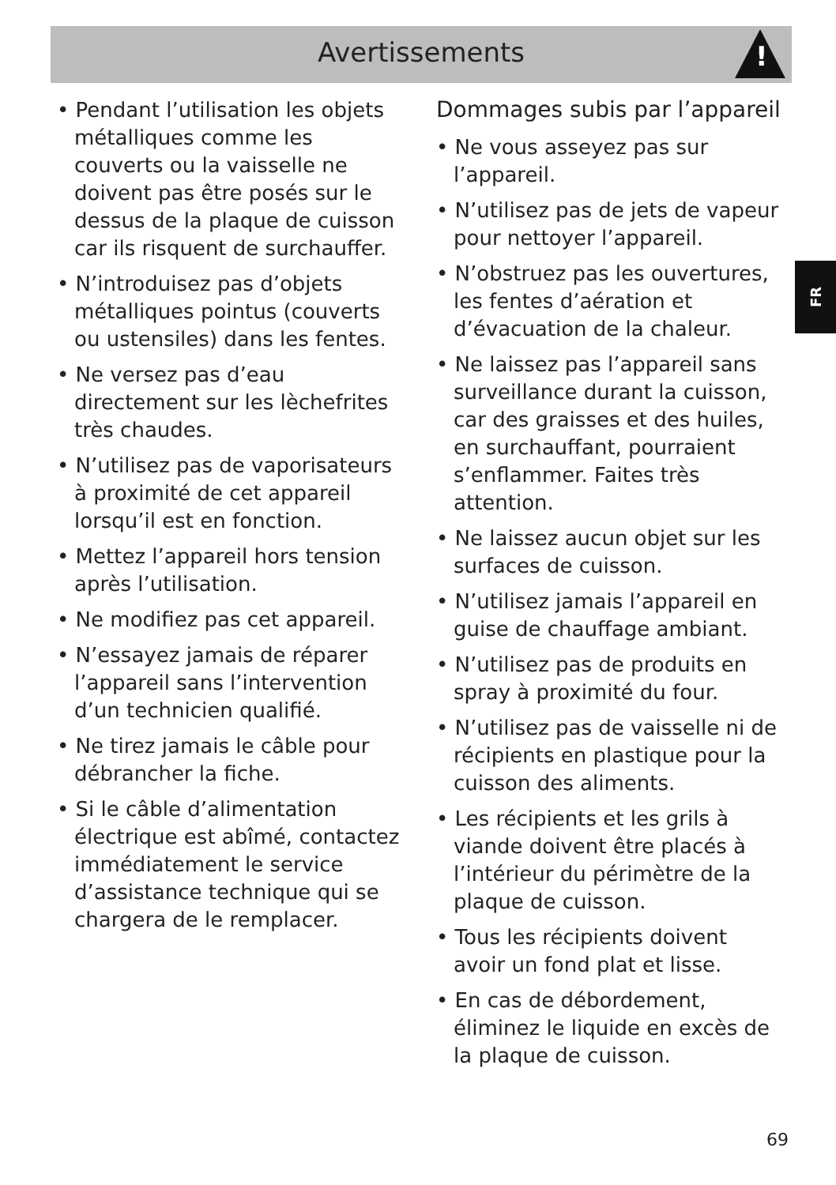Avertissements
!
• Pendant l’utilisation les objets métalliques comme les couverts ou la vaisselle ne doivent pas être posés sur le dessus de la plaque de cuisson car ils risquent de surchauffer.
• N’introduisez pas d’objets métalliques pointus (couverts ou ustensiles) dans les fentes.
• Ne versez pas d’eau directement sur les lèchefrites très chaudes.
• N’utilisez pas de vaporisateurs à proximité de cet appareil lorsqu’il est en fonction.
• Mettez l’appareil hors tension après l’utilisation.
• Ne modifiez pas cet appareil.
• N’essayez jamais de réparer l’appareil sans l’intervention d’un technicien qualifié.
• Ne tirez jamais le câble pour débrancher la fiche.
• Si le câble d’alimentation électrique est abîmé, contactez immédiatement le service d’assistance technique qui se chargera de le remplacer.
Dommages subis par l’appareil
• Ne vous asseyez pas sur l’appareil.
• N’utilisez pas de jets de vapeur pour nettoyer l’appareil.
• N’obstruez pas les ouvertures, les fentes d’aération et d’évacuation de la chaleur.
• Ne laissez pas l’appareil sans surveillance durant la cuisson, car des graisses et des huiles, en surchauffant, pourraient s’enflammer. Faites très attention.
• Ne laissez aucun objet sur les surfaces de cuisson.
• N’utilisez jamais l’appareil en guise de chauffage ambiant.
• N’utilisez pas de produits en spray à proximité du four.
• N’utilisez pas de vaisselle ni de récipients en plastique pour la cuisson des aliments.
• Les récipients et les grils à viande doivent être placés à l’intérieur du périmètre de la plaque de cuisson.
• Tous les récipients doivent avoir un fond plat et lisse.
• En cas de débordement, éliminez le liquide en excès de la plaque de cuisson.
FR
69